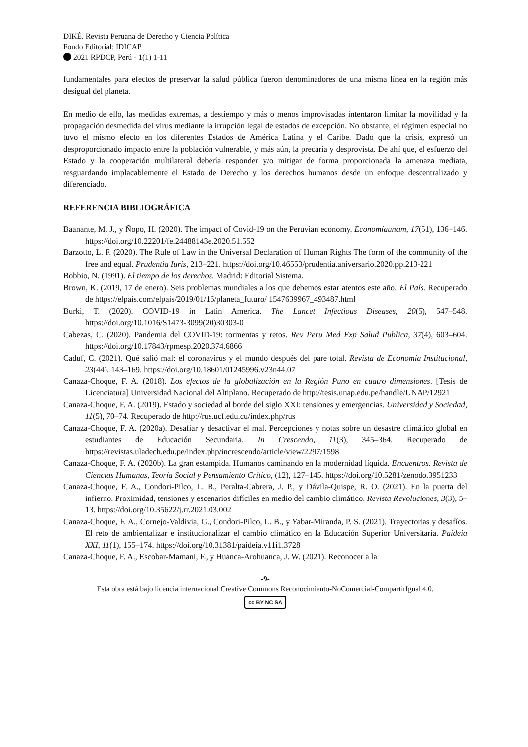DIKÉ. Revista Peruana de Derecho y Ciencia Política
Fondo Editorial: IDICAP
2021 RPDCP, Perú - 1(1) 1-11
fundamentales para efectos de preservar la salud pública fueron denominadores de una misma línea en la región más desigual del planeta.
En medio de ello, las medidas extremas, a destiempo y más o menos improvisadas intentaron limitar la movilidad y la propagación desmedida del virus mediante la irrupción legal de estados de excepción. No obstante, el régimen especial no tuvo el mismo efecto en los diferentes Estados de América Latina y el Caribe. Dado que la crisis, expresó un desproporcionado impacto entre la población vulnerable, y más aún, la precaria y desprovista. De ahí que, el esfuerzo del Estado y la cooperación multilateral debería responder y/o mitigar de forma proporcionada la amenaza mediata, resguardando implacablemente el Estado de Derecho y los derechos humanos desde un enfoque descentralizado y diferenciado.
REFERENCIA BIBLIOGRÁFICA
Baanante, M. J., y Ñopo, H. (2020). The impact of Covid-19 on the Peruvian economy. Economíaunam, 17(51), 136–146. https://doi.org/10.22201/fe.24488143e.2020.51.552
Barzotto, L. F. (2020). The Rule of Law in the Universal Declaration of Human Rights The form of the community of the free and equal. Prudentia Iuris, 213–221. https://doi.org/10.46553/prudentia.aniversario.2020.pp.213-221
Bobbio, N. (1991). El tiempo de los derechos. Madrid: Editorial Sistema.
Brown, K. (2019, 17 de enero). Seis problemas mundiales a los que debemos estar atentos este año. El País. Recuperado de https://elpais.com/elpais/2019/01/16/planeta_futuro/ 1547639967_493487.html
Burki, T. (2020). COVID-19 in Latin America. The Lancet Infectious Diseases, 20(5), 547–548. https://doi.org/10.1016/S1473-3099(20)30303-0
Cabezas, C. (2020). Pandemia del COVID-19: tormentas y retos. Rev Peru Med Exp Salud Publica, 37(4), 603–604. https://doi.org/10.17843/rpmesp.2020.374.6866
Caduf, C. (2021). Qué salió mal: el coronavirus y el mundo después del pare total. Revista de Economía Institucional, 23(44), 143–169. https://doi.org/10.18601/01245996.v23n44.07
Canaza-Choque, F. A. (2018). Los efectos de la globalización en la Región Puno en cuatro dimensiones. [Tesis de Licenciatura] Universidad Nacional del Altiplano. Recuperado de http://tesis.unap.edu.pe/handle/UNAP/12921
Canaza-Choque, F. A. (2019). Estado y sociedad al borde del siglo XXI: tensiones y emergencias. Universidad y Sociedad, 11(5), 70–74. Recuperado de http://rus.ucf.edu.cu/index.php/rus
Canaza-Choque, F. A. (2020a). Desafiar y desactivar el mal. Percepciones y notas sobre un desastre climático global en estudiantes de Educación Secundaria. In Crescendo, 11(3), 345–364. Recuperado de https://revistas.uladech.edu.pe/index.php/increscendo/article/view/2297/1598
Canaza-Choque, F. A. (2020b). La gran estampida. Humanos caminando en la modernidad líquida. Encuentros. Revista de Ciencias Humanas, Teoría Social y Pensamiento Crítico, (12), 127–145. https://doi.org/10.5281/zenodo.3951233
Canaza-Choque, F. A., Condori-Pilco, L. B., Peralta-Cabrera, J. P., y Dávila-Quispe, R. O. (2021). En la puerta del infierno. Proximidad, tensiones y escenarios difíciles en medio del cambio climático. Revista Revoluciones, 3(3), 5–13. https://doi.org/10.35622/j.rr.2021.03.002
Canaza-Choque, F. A., Cornejo-Valdivia, G., Condori-Pilco, L. B., y Yabar-Miranda, P. S. (2021). Trayectorias y desafíos. El reto de ambientalizar e institucionalizar el cambio climático en la Educación Superior Universitaria. Paideia XXI, 11(1), 155–174. https://doi.org/10.31381/paideia.v11i1.3728
Canaza-Choque, F. A., Escobar-Mamani, F., y Huanca-Arohuanca, J. W. (2021). Reconocer a la
-9-
Esta obra está bajo licencia internacional Creative Commons Reconocimiento-NoComercial-CompartirIgual 4.0.
cc BY NC SA